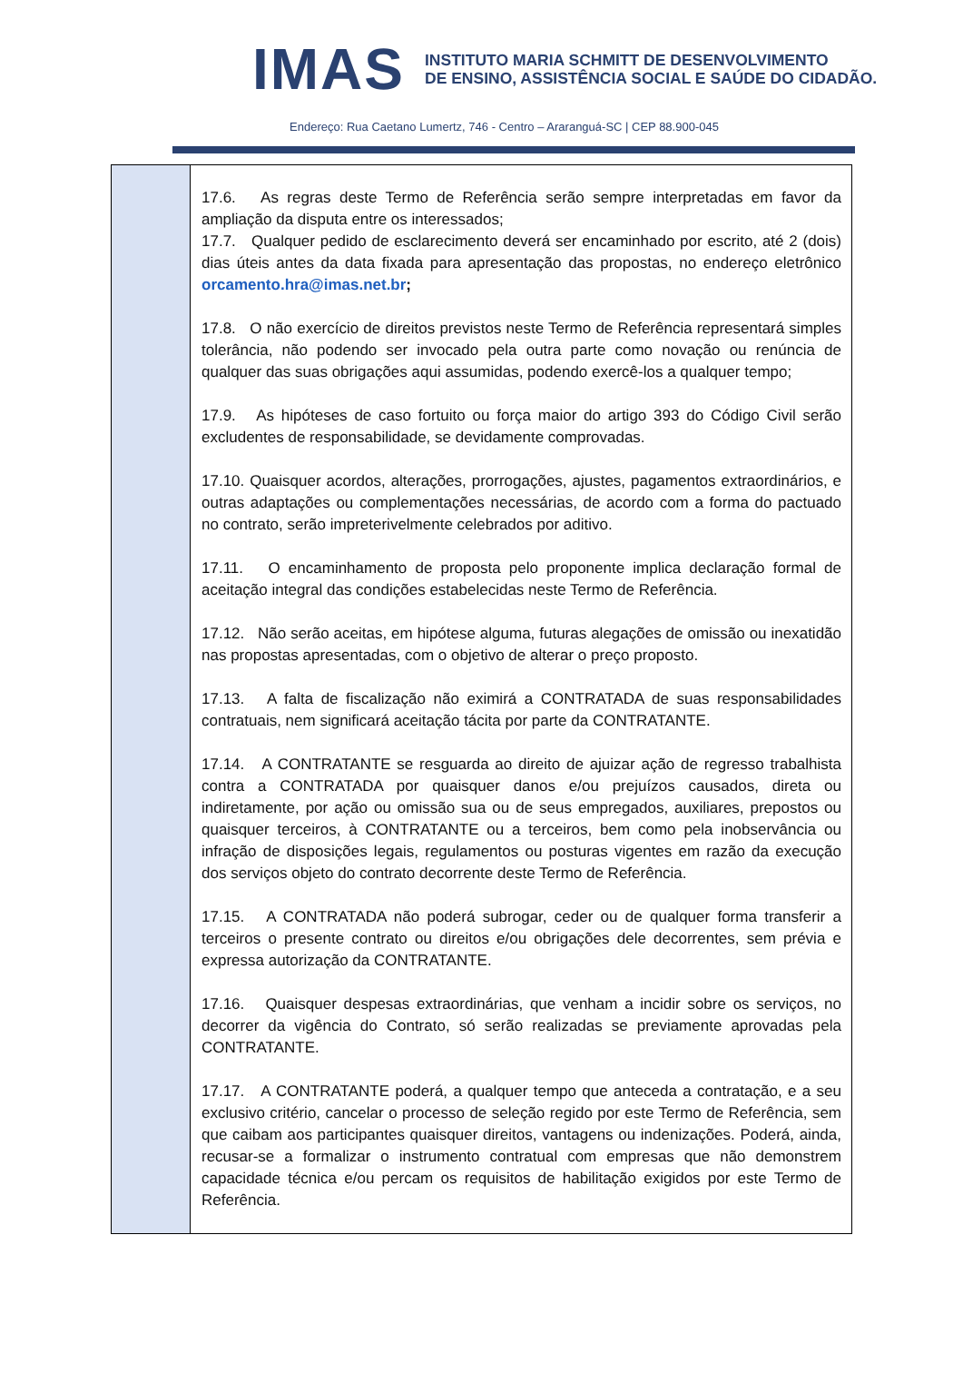IMAS
INSTITUTO MARIA SCHMITT DE DESENVOLVIMENTO
DE ENSINO, ASSISTÊNCIA SOCIAL E SAÚDE DO CIDADÃO.
Endereço: Rua Caetano Lumertz, 746 - Centro – Araranguá-SC | CEP 88.900-045
| | 17.6. As regras deste Termo de Referência serão sempre interpretadas em favor da ampliação da disputa entre os interessados; 17.7. Qualquer pedido de esclarecimento deverá ser encaminhado por escrito, até 2 (dois) dias úteis antes da data fixada para apresentação das propostas, no endereço eletrônico orcamento.hra@imas.net.br ; 17.8. O não exercício de direitos previstos neste Termo de Referência representará simples tolerância, não podendo ser invocado pela outra parte como novação ou renúncia de qualquer das suas obrigações aqui assumidas, podendo exercê-los a qualquer tempo; 17.9. As hipóteses de caso fortuito ou força maior do artigo 393 do Código Civil serão excludentes de responsabilidade, se devidamente comprovadas. 17.10. Quaisquer acordos, alterações, prorrogações, ajustes, pagamentos extraordinários, e outras adaptações ou complementações necessárias, de acordo com a forma do pactuado no contrato, serão impreterivelmente celebrados por aditivo. 17.11. O encaminhamento de proposta pelo proponente implica declaração formal de aceitação integral das condições estabelecidas neste Termo de Referência. 17.12. Não serão aceitas, em hipótese alguma, futuras alegações de omissão ou inexatidão nas propostas apresentadas, com o objetivo de alterar o preço proposto. 17.13. A falta de fiscalização não eximirá a CONTRATADA de suas responsabilidades contratuais, nem significará aceitação tácita por parte da CONTRATANTE. 17.14. A CONTRATANTE se resguarda ao direito de ajuizar ação de regresso trabalhista contra a CONTRATADA por quaisquer danos e/ou prejuízos causados, direta ou indiretamente, por ação ou omissão sua ou de seus empregados, auxiliares, prepostos ou quaisquer terceiros, à CONTRATANTE ou a terceiros, bem como pela inobservância ou infração de disposições legais, regulamentos ou posturas vigentes em razão da execução dos serviços objeto do contrato decorrente deste Termo de Referência. 17.15. A CONTRATADA não poderá subrogar, ceder ou de qualquer forma transferir a terceiros o presente contrato ou direitos e/ou obrigações dele decorrentes, sem prévia e expressa autorização da CONTRATANTE. 17.16. Quaisquer despesas extraordinárias, que venham a incidir sobre os serviços, no decorrer da vigência do Contrato, só serão realizadas se previamente aprovadas pela CONTRATANTE. 17.17. A CONTRATANTE poderá, a qualquer tempo que anteceda a contratação, e a seu exclusivo critério, cancelar o processo de seleção regido por este Termo de Referência, sem que caibam aos participantes quaisquer direitos, vantagens ou indenizações. Poderá, ainda, recusar-se a formalizar o instrumento contratual com empresas que não demonstrem capacidade técnica e/ou percam os requisitos de habilitação exigidos por este Termo de Referência. |